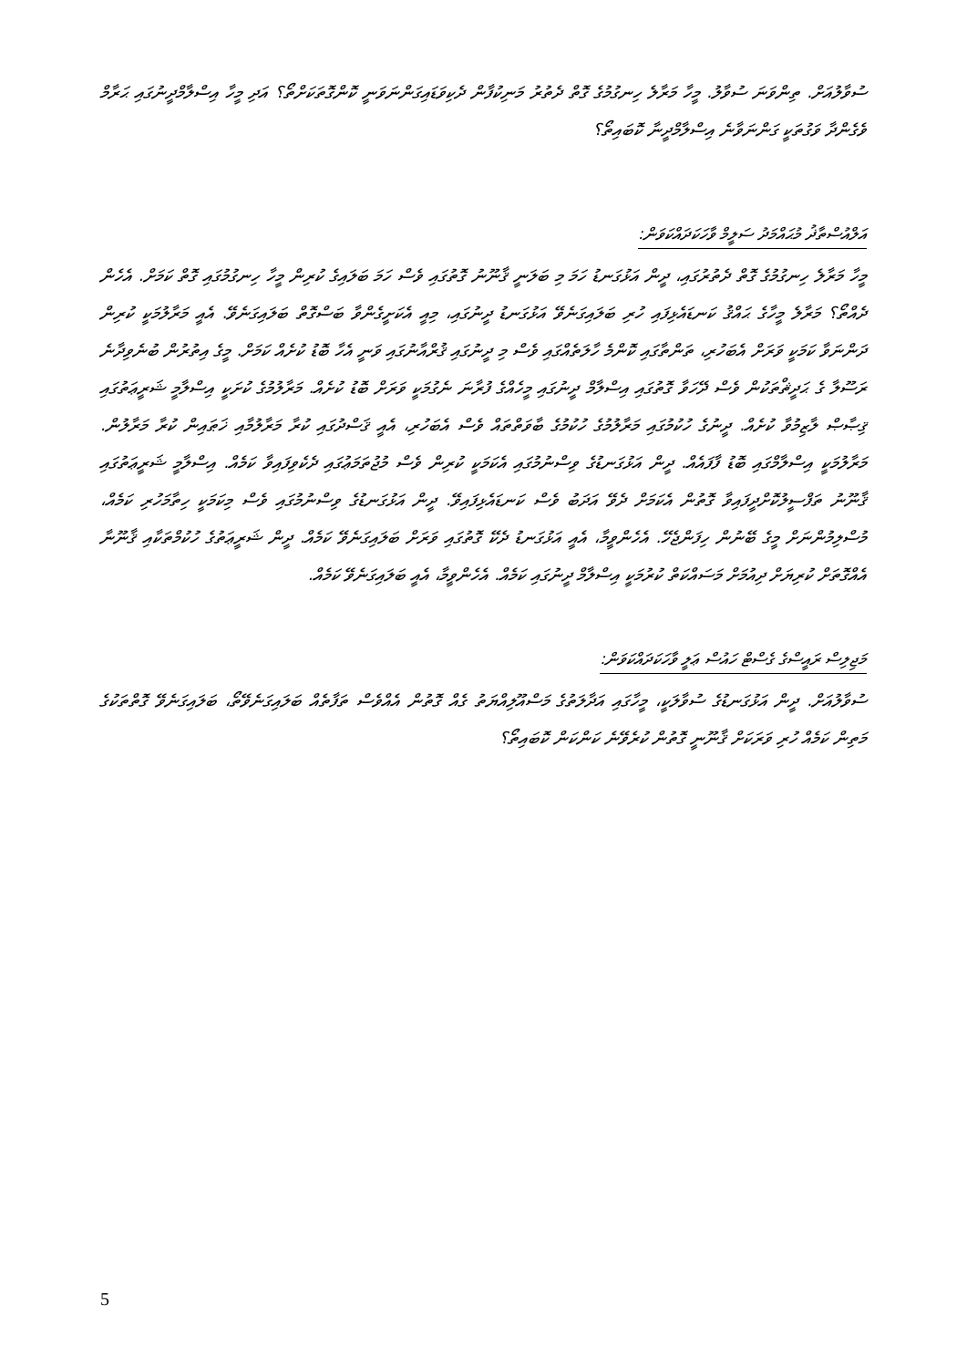ސުވާލުއަށް. ތިންވަނަ ސުވާލު. މީހާ މަރާލެ ހިނގުމުގެ ގޮތް ދެތުރު މަނިކުފާން ދެކިވަޑައިގަންނަވަނީ ކޮންގޮތަކަށްތޯ؟ އަދި މީހާ އިސްލާމްދީނުގައި ޙަރާމް ވެގެންދާ ވަގުތަކީ ގަންނަވާނެ އިސްލާމްދީނާ ކޮބައިތޯ؟
އަލްއުސްތާޛު މުޙައްމަދު ސަލީމް ވާހަކަދައްކަވަން:
މީހާ މަރާލެ ހިނގުމުގެ ގޮތް ދެތުރުގައި، ދީން އަޅުގަނޑު ހަމަ މި ބަލަނީ ޤާނޫނު ގޮތުގައި ވެސް ހަމަ ބަލައިގެ ކުރިން މީހާ ހިނގުމުގައި ގޮތް ކަމަށް. އެހެން ދެއްތޯ؟ މަރާލެ މީހާގެ ޙައްޤު ކަނޑައެޅިފައި ހުރި ބަލައިގަނެވޭ އަޅުގަނޑު ދީނުގައި، މިއީ އެކަށީގެންވާ ބަސްގޮތް ބަލައިގަނެވޭ. އެއީ މަރާލުމަކީ ކުރިން ދަންނަވާ ކަމަކީ ވަރަށް އެބަހުރި، ތަންތާގައި ކޮންމެ ހާލަތެއްގައި ވެސް މި ދީނުގައި ޤުރްއާނުގައި ވަނީ އެހާ ބޮޑު ކުށެއް ކަމަށް. މީގެ އިތުރުން ބުނެވިދާނެ ރަސޫލާ ގެ ޙަދީޘްތަކުން ވެސް ދޭހަވާ ގޮތުގައި އިސްލާމް ދީނުގައި މީހެއްގެ ފުރާނަ ނެގުމަކީ ވަރަށް ބޮޑު ކުށެއް. މަރާލުމުގެ ކުށަކީ އިސްލާމީ ޝަރީޢަތުގައި ޤިޞާޞް ލާޒިމުވާ ކުށެއް. ދީނުގެ ހުކުމުގައި މަރާލުމުގެ ހުކުމުގެ ބާވަތްތައް ވެސް އެބަހުރި، އެއީ ޤަސްދުގައި ކުރާ މަރާލުމާއި ޚަޠައިން ކުރާ މަރާލުން. މަރާލުމަކީ އިސްލާމްގައި ބޮޑު ފާފައެއް. ދީން އަޅުގަނޑުގެ ވިސްނުމުގައި އެކަމަކީ ކުރިން ވެސް މުޖުތަމަޢުގައި ދެކެވިފައިވާ ކަމެއް. އިސްލާމީ ޝަރީޢަތުގައި ޤާނޫނު ތަފްސީލުކޮށްދީފައިވާ ގޮތުން އެކަމަށް ދެވޭ އަދަބު ވެސް ކަނޑައެޅިފައިވޭ. ދީން އަޅުގަނޑުގެ ވިސްނުމުގައި ވެސް މިކަމަކީ ހިތާމަހުރި ކަމެއް، މުސްލިމުންނަށް މީގެ ބޭނުން ހިފަންޖެހޭ. އެހެންވީމާ، އެއީ އަޅުގަނޑު ދެކޭ ގޮތުގައި ވަރަށް ބަލައިގަނެވޭ ކަމެއް. ދީން ޝަރީޢަތުގެ ހުކުމްތަކާއި ޤާނޫނާ އެއްގޮތަށް ކުރިޔަށް ދިއުމަށް މަސައްކަތް ކުރުމަކީ އިސްލާމް ދީނުގައި ކަމެއް. އެހެންވީމާ، އެއީ ބަލައިގަނެވޭ ކަމެއް.
މަޖިލިސް ރައީސްގެ ގެސްޓް ހައުސް ޢަލީ ވާހަކަދައްކަވަން:
ސުވާލުއަށް. ދީން އަޅުގަނޑުގެ ސުވާލަކީ، މީހާގައި އަދާލަތުގެ މަސްއޫލިއްޔަތު ގެއް ގޮތުން އެއްވެސް ތަފާތެއް ބަލައިގަނެވޭތޯ، ބަލައިގަނެވޭ ގޮތްތަކުގެ މަތިން ކަމެއް ހުރި ވަރަކަށް ޤާނޫނީ ގޮތުން ކުރެވޭނެ ކަންކަން ކޮބައިތޯ؟
5